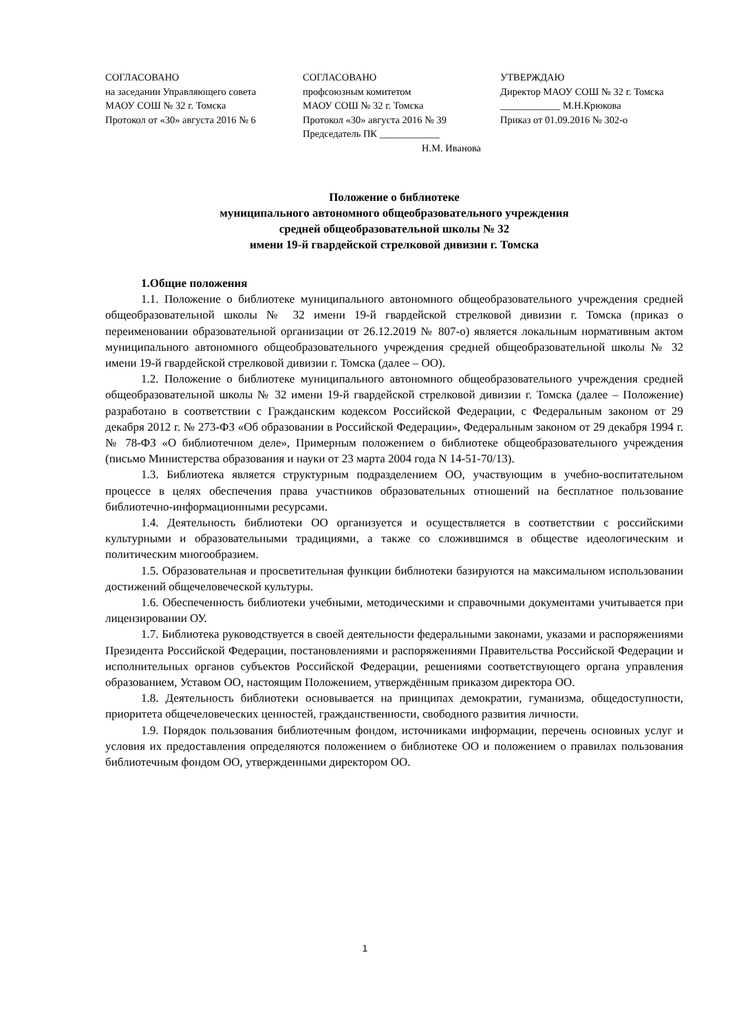СОГЛАСОВАНО
на заседании Управляющего совета
МАОУ СОШ № 32 г. Томска
Протокол от «30» августа 2016 № 6
СОГЛАСОВАНО
профсоюзным комитетом
МАОУ СОШ № 32 г. Томска
Протокол «30» августа 2016 № 39
Председатель ПК ____________
Н.М. Иванова
УТВЕРЖДАЮ
Директор МАОУ СОШ № 32 г. Томска
____________ М.Н.Крюкова
Приказ от 01.09.2016 № 302-о
Положение о библиотеке
муниципального автономного общеобразовательного учреждения
средней общеобразовательной школы № 32
имени 19-й гвардейской стрелковой дивизии г. Томска
1.Общие положения
1.1. Положение о библиотеке муниципального автономного общеобразовательного учреждения средней общеобразовательной школы № 32 имени 19-й гвардейской стрелковой дивизии г. Томска (приказ о переименовании образовательной организации от 26.12.2019 № 807-о) является локальным нормативным актом муниципального автономного общеобразовательного учреждения средней общеобразовательной школы № 32 имени 19-й гвардейской стрелковой дивизии г. Томска (далее – ОО).
1.2. Положение о библиотеке муниципального автономного общеобразовательного учреждения средней общеобразовательной школы № 32 имени 19-й гвардейской стрелковой дивизии г. Томска (далее – Положение) разработано в соответствии с Гражданским кодексом Российской Федерации, с Федеральным законом от 29 декабря 2012 г. № 273-ФЗ «Об образовании в Российской Федерации», Федеральным законом от 29 декабря 1994 г. № 78-ФЗ «О библиотечном деле», Примерным положением о библиотеке общеобразовательного учреждения (письмо Министерства образования и науки от 23 марта 2004 года N 14-51-70/13).
1.3. Библиотека является структурным подразделением ОО, участвующим в учебно-воспитательном процессе в целях обеспечения права участников образовательных отношений на бесплатное пользование библиотечно-информационными ресурсами.
1.4. Деятельность библиотеки ОО организуется и осуществляется в соответствии с российскими культурными и образовательными традициями, а также со сложившимся в обществе идеологическим и политическим многообразием.
1.5. Образовательная и просветительная функции библиотеки базируются на максимальном использовании достижений общечеловеческой культуры.
1.6. Обеспеченность библиотеки учебными, методическими и справочными документами учитывается при лицензировании ОУ.
1.7. Библиотека руководствуется в своей деятельности федеральными законами, указами и распоряжениями Президента Российской Федерации, постановлениями и распоряжениями Правительства Российской Федерации и исполнительных органов субъектов Российской Федерации, решениями соответствующего органа управления образованием, Уставом ОО, настоящим Положением, утверждённым приказом директора ОО.
1.8. Деятельность библиотеки основывается на принципах демократии, гуманизма, общедоступности, приоритета общечеловеческих ценностей, гражданственности, свободного развития личности.
1.9. Порядок пользования библиотечным фондом, источниками информации, перечень основных услуг и условия их предоставления определяются положением о библиотеке ОО и положением о правилах пользования библиотечным фондом ОО, утвержденными директором ОО.
1